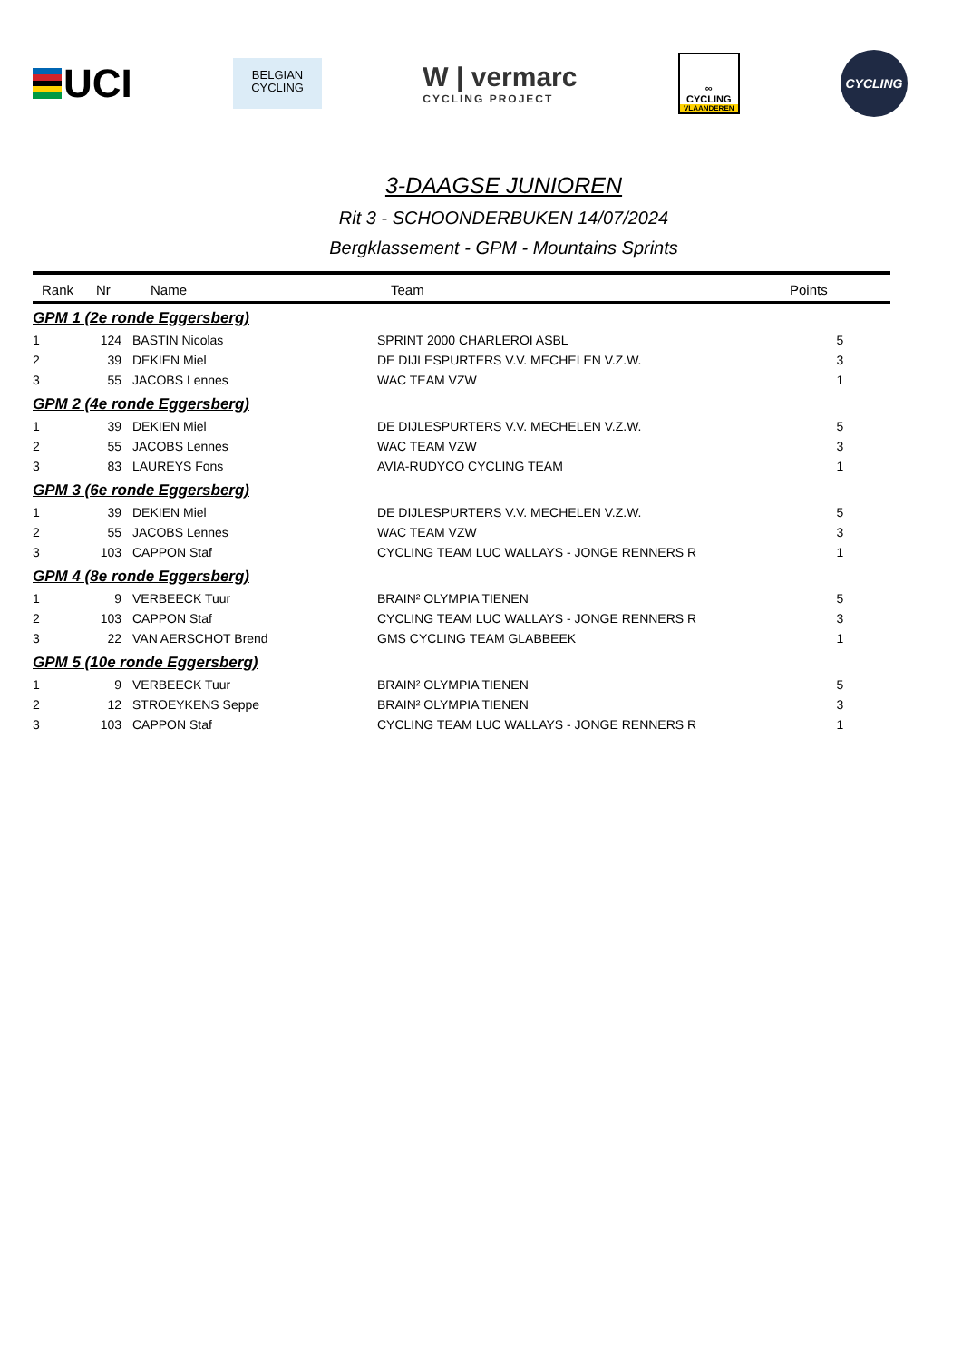UCI
BELGIAN
CYCLING
W | vermarc
CYCLING PROJECT
∞
CYCLING
VLAANDEREN
CYCLING
3-DAAGSE JUNIOREN
Rit 3 - SCHOONDERBUKEN 14/07/2024
Bergklassement - GPM - Mountains Sprints
| Rank | Nr | Name | Team | Points |
| --- | --- | --- | --- | --- |
| GPM 1 (2e ronde Eggersberg) | | | | |
| 1 | 124 | BASTIN Nicolas | SPRINT 2000 CHARLEROI ASBL | 5 |
| 2 | 39 | DEKIEN Miel | DE DIJLESPURTERS V.V. MECHELEN V.Z.W. | 3 |
| 3 | 55 | JACOBS Lennes | WAC TEAM VZW | 1 |
| GPM 2 (4e ronde Eggersberg) | | | | |
| 1 | 39 | DEKIEN Miel | DE DIJLESPURTERS V.V. MECHELEN V.Z.W. | 5 |
| 2 | 55 | JACOBS Lennes | WAC TEAM VZW | 3 |
| 3 | 83 | LAUREYS Fons | AVIA-RUDYCO CYCLING TEAM | 1 |
| GPM 3 (6e ronde Eggersberg) | | | | |
| 1 | 39 | DEKIEN Miel | DE DIJLESPURTERS V.V. MECHELEN V.Z.W. | 5 |
| 2 | 55 | JACOBS Lennes | WAC TEAM VZW | 3 |
| 3 | 103 | CAPPON Staf | CYCLING TEAM LUC WALLAYS - JONGE RENNERS R | 1 |
| GPM 4 (8e ronde Eggersberg) | | | | |
| 1 | 9 | VERBEECK Tuur | BRAIN² OLYMPIA TIENEN | 5 |
| 2 | 103 | CAPPON Staf | CYCLING TEAM LUC WALLAYS - JONGE RENNERS R | 3 |
| 3 | 22 | VAN AERSCHOT Brend | GMS CYCLING TEAM GLABBEEK | 1 |
| GPM 5 (10e ronde Eggersberg) | | | | |
| 1 | 9 | VERBEECK Tuur | BRAIN² OLYMPIA TIENEN | 5 |
| 2 | 12 | STROEYKENS Seppe | BRAIN² OLYMPIA TIENEN | 3 |
| 3 | 103 | CAPPON Staf | CYCLING TEAM LUC WALLAYS - JONGE RENNERS R | 1 |